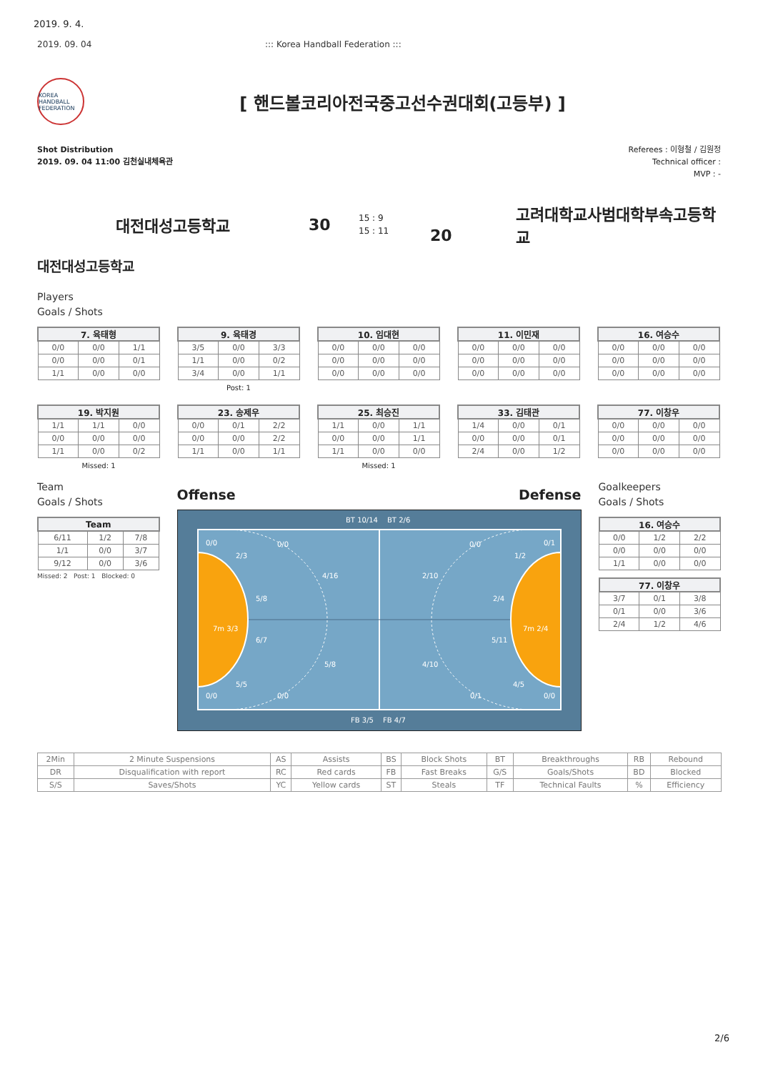2019. 9. 4.
2019. 09. 04 ::: Korea Handball Federation :::
KOREA HANDBALL FEDERATION
[ 핸드볼코리아전국중고선수권대회(고등부) ]
Shot Distribution
2019. 09. 04 11:00 김천실내체육관
Referees : 이형철 / 김원정
Technical officer :
MVP : -
대전대성고등학교 30
15 : 9
15 : 11
20
고려대학교사범대학부속고등학교
대전대성고등학교
Players
Goals / Shots
| 7. 육태형 | | |
| --- | --- | --- |
| 0/0 | 0/0 | 1/1 |
| 0/0 | 0/0 | 0/1 |
| 1/1 | 0/0 | 0/0 |
| 9. 육태경 | | |
| --- | --- | --- |
| 3/5 | 0/0 | 3/3 |
| 1/1 | 0/0 | 0/2 |
| 3/4 | 0/0 | 1/1 |
Post: 1
| 10. 임대현 | | |
| --- | --- | --- |
| 0/0 | 0/0 | 0/0 |
| 0/0 | 0/0 | 0/0 |
| 0/0 | 0/0 | 0/0 |
| 11. 이민재 | | |
| --- | --- | --- |
| 0/0 | 0/0 | 0/0 |
| 0/0 | 0/0 | 0/0 |
| 0/0 | 0/0 | 0/0 |
| 16. 여승수 | | |
| --- | --- | --- |
| 0/0 | 0/0 | 0/0 |
| 0/0 | 0/0 | 0/0 |
| 0/0 | 0/0 | 0/0 |
| 19. 박지원 | | |
| --- | --- | --- |
| 1/1 | 1/1 | 0/0 |
| 0/0 | 0/0 | 0/0 |
| 1/1 | 0/0 | 0/2 |
Missed: 1
| 23. 송제우 | | |
| --- | --- | --- |
| 0/0 | 0/1 | 2/2 |
| 0/0 | 0/0 | 2/2 |
| 1/1 | 0/0 | 1/1 |
| 25. 최승진 | | |
| --- | --- | --- |
| 1/1 | 0/0 | 1/1 |
| 0/0 | 0/0 | 1/1 |
| 1/1 | 0/0 | 0/0 |
Missed: 1
| 33. 김태관 | | |
| --- | --- | --- |
| 1/4 | 0/0 | 0/1 |
| 0/0 | 0/0 | 0/1 |
| 2/4 | 0/0 | 1/2 |
| 77. 이창우 | | |
| --- | --- | --- |
| 0/0 | 0/0 | 0/0 |
| 0/0 | 0/0 | 0/0 |
| 0/0 | 0/0 | 0/0 |
Team
Goals / Shots
| Team | | |
| --- | --- | --- |
| 6/11 | 1/2 | 7/8 |
| 1/1 | 0/0 | 3/7 |
| 9/12 | 0/0 | 3/6 |
Missed: 2 Post: 1 Blocked: 0
Offense Defense
BT 10/14
BT 2/6
0/0
0/0
2/3
4/16
5/8
7m 3/3
6/7
5/8
5/5
0/0
0/0
0/0
0/1
1/2
2/10
2/4
7m 2/4
5/11
4/10
4/5
0/1
0/0
FB 3/5
FB 4/7
Goalkeepers
Goals / Shots
| 16. 여승수 | | |
| --- | --- | --- |
| 0/0 | 1/2 | 2/2 |
| 0/0 | 0/0 | 0/0 |
| 1/1 | 0/0 | 0/0 |
| 77. 이창우 | | |
| --- | --- | --- |
| 3/7 | 0/1 | 3/8 |
| 0/1 | 0/0 | 3/6 |
| 2/4 | 1/2 | 4/6 |
| 2Min | 2 Minute Suspensions | AS | Assists | BS | Block Shots | BT | Breakthroughs | RB | Rebound |
| DR | Disqualification with report | RC | Red cards | FB | Fast Breaks | G/S | Goals/Shots | BD | Blocked |
| S/S | Saves/Shots | YC | Yellow cards | ST | Steals | TF | Technical Faults | % | Efficiency |
2/6